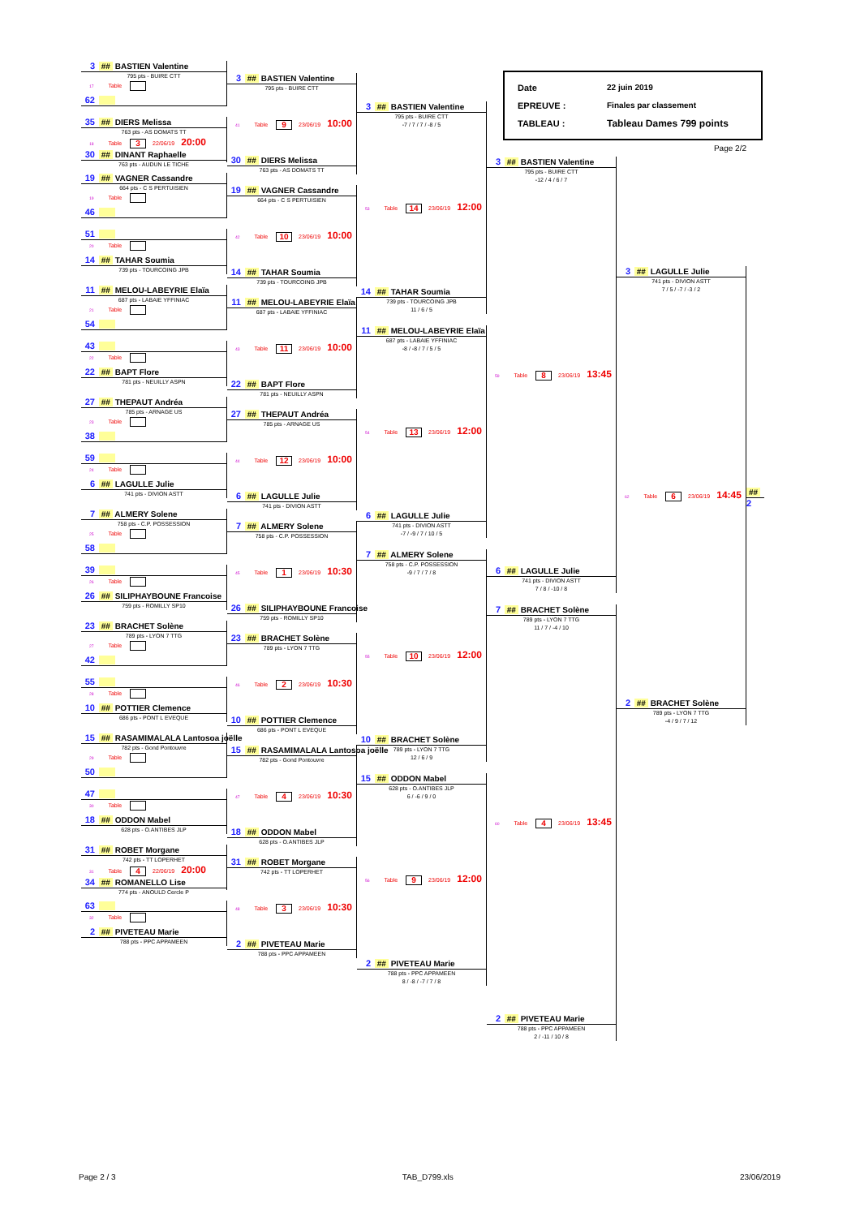3 ## BASTIEN Valentine
795 pts - BUIRE CTT
17 Table
62
35 ## DIERS Melissa
763 pts - AS DOMATS TT
18 Table 3 22/06/19 20:00
30 ## DINANT Raphaelle
763 pts - AUDUN LE TICHE
19 ## VAGNER Cassandre
664 pts - C S PERTUISIEN
19 Table
46
51
20 Table
14 ## TAHAR Soumia
739 pts - TOURCOING JPB
11 ## MELOU-LABEYRIE Elaïa
687 pts - LABAIE YFFINIAC
21 Table
54
43
22 Table
22 ## BAPT Flore
781 pts - NEUILLY ASPN
27 ## THEPAUT Andréa
785 pts - ARNAGE US
23 Table
38
59
24 Table
6 ## LAGULLE Julie
741 pts - DIVION ASTT
7 ## ALMERY Solene
758 pts - C.P. POSSESSION
25 Table
58
39
26 Table
26 ## SILIPHAYBOUNE Francoise
759 pts - ROMILLY SP10
23 ## BRACHET Solène
789 pts - LYON 7 TTG
27 Table
42
55
28 Table
10 ## POTTIER Clemence
686 pts - PONT L EVEQUE
15 ## RASAMIMALALA Lantosoa joëlle
782 pts - Gond Pontouvre
29 Table
50
47
30 Table
18 ## ODDON Mabel
628 pts - O.ANTIBES JLP
31 ## ROBET Morgane
742 pts - TT LOPERHET
31 Table 4 22/06/19 20:00
34 ## ROMANELLO Lise
774 pts - ANOULD Cercle P
63
32 Table
2 ## PIVETEAU Marie
788 pts - PPC APPAMEEN
3 ## BASTIEN Valentine
795 pts - BUIRE CTT
41 Table 9 23/06/19 10:00
30 ## DIERS Melissa
763 pts - AS DOMATS TT
19 ## VAGNER Cassandre
664 pts - C S PERTUISIEN
42 Table 10 23/06/19 10:00
14 ## TAHAR Soumia
739 pts - TOURCOING JPB
11 ## MELOU-LABEYRIE Elaïa
687 pts - LABAIE YFFINIAC
43 Table 11 23/06/19 10:00
22 ## BAPT Flore
781 pts - NEUILLY ASPN
27 ## THEPAUT Andréa
785 pts - ARNAGE US
44 Table 12 23/06/19 10:00
6 ## LAGULLE Julie
741 pts - DIVION ASTT
7 ## ALMERY Solene
758 pts - C.P. POSSESSION
45 Table 1 23/06/19 10:30
26 ## SILIPHAYBOUNE Francoise
759 pts - ROMILLY SP10
23 ## BRACHET Solène
789 pts - LYON 7 TTG
46 Table 2 23/06/19 10:30
10 ## POTTIER Clemence
686 pts - PONT L EVEQUE
15 ## RASAMIMALALA Lantosoa joëlle
782 pts - Gond Pontouvre
47 Table 4 23/06/19 10:30
18 ## ODDON Mabel
628 pts - O.ANTIBES JLP
31 ## ROBET Morgane
742 pts - TT LOPERHET
48 Table 3 23/06/19 10:30
2 ## PIVETEAU Marie
788 pts - PPC APPAMEEN
3 ## BASTIEN Valentine
795 pts - BUIRE CTT
-7 / 7 / 7 / -8 / 5
53 Table 14 23/06/19 12:00
14 ## TAHAR Soumia
739 pts - TOURCOING JPB
11 / 6 / 5
11 ## MELOU-LABEYRIE Elaïa
687 pts - LABAIE YFFINIAC
-8 / -8 / 7 / 5 / 5
54 Table 13 23/06/19 12:00
6 ## LAGULLE Julie
741 pts - DIVION ASTT
-7 / -9 / 7 / 10 / 5
7 ## ALMERY Solene
758 pts - C.P. POSSESSION
-9 / 7 / 7 / 8
55 Table 10 23/06/19 12:00
10 ## BRACHET Solène
789 pts - LYON 7 TTG
12 / 6 / 9
15 ## ODDON Mabel
628 pts - O.ANTIBES JLP
6 / -6 / 9 / 0
56 Table 9 23/06/19 12:00
2 ## PIVETEAU Marie
788 pts - PPC APPAMEEN
8 / -8 / -7 / 7 / 8
Date 22 juin 2019
EPREUVE : Finales par classement
TABLEAU : Tableau Dames 799 points
Page 2/2
3 ## BASTIEN Valentine
795 pts - BUIRE CTT
-12 / 4 / 6 / 7
59 Table 8 23/06/19 13:45
6 ## LAGULLE Julie
741 pts - DIVION ASTT
7 / 8 / -10 / 8
7 ## BRACHET Solène
789 pts - LYON 7 TTG
11 / 7 / -4 / 10
60 Table 4 23/06/19 13:45
2 ## PIVETEAU Marie
788 pts - PPC APPAMEEN
2 / -11 / 10 / 8
3 ## LAGULLE Julie
741 pts - DIVION ASTT
7 / 5 / -7 / -3 / 2
62 Table 6 23/06/19 14:45
2 ## BRACHET Solène
789 pts - LYON 7 TTG
-4 / 9 / 7 / 12
##
2
Page 2 / 3 TAB_D799.xls 23/06/2019